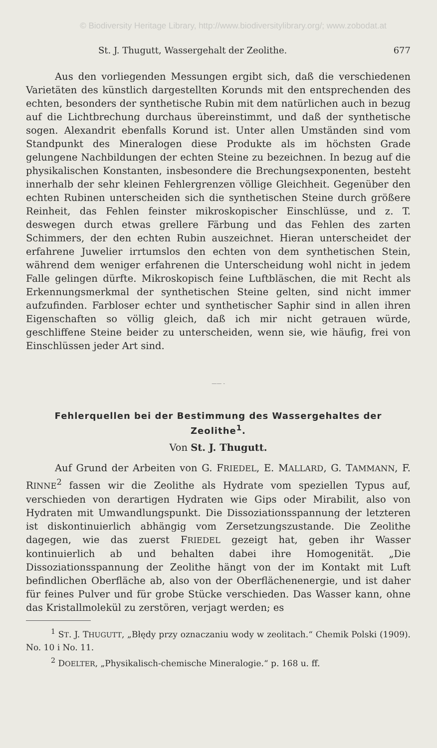© Biodiversity Heritage Library, http://www.biodiversitylibrary.org/; www.zobodat.at
St. J. Thugutt, Wassergehalt der Zeolithe. 677
Aus den vorliegenden Messungen ergibt sich, daß die verschiedenen Varietäten des künstlich dargestellten Korunds mit den entsprechenden des echten, besonders der synthetische Rubin mit dem natürlichen auch in bezug auf die Lichtbrechung durchaus übereinstimmt, und daß der synthetische sogen. Alexandrit ebenfalls Korund ist. Unter allen Umständen sind vom Standpunkt des Mineralogen diese Produkte als im höchsten Grade gelungene Nachbildungen der echten Steine zu bezeichnen. In bezug auf die physikalischen Konstanten, insbesondere die Brechungsexponenten, besteht innerhalb der sehr kleinen Fehlergrenzen völlige Gleichheit. Gegenüber den echten Rubinen unterscheiden sich die synthetischen Steine durch größere Reinheit, das Fehlen feinster mikroskopischer Einschlüsse, und z. T. deswegen durch etwas grellere Färbung und das Fehlen des zarten Schimmers, der den echten Rubin auszeichnet. Hieran unterscheidet der erfahrene Juwelier irrtumslos den echten von dem synthetischen Stein, während dem weniger erfahrenen die Unterscheidung wohl nicht in jedem Falle gelingen dürfte. Mikroskopisch feine Luftbläschen, die mit Recht als Erkennungsmerkmal der synthetischen Steine gelten, sind nicht immer aufzufinden. Farbloser echter und synthetischer Saphir sind in allen ihren Eigenschaften so völlig gleich, daß ich mir nicht getrauen würde, geschliffene Steine beider zu unterscheiden, wenn sie, wie häufig, frei von Einschlüssen jeder Art sind.
—— -
Fehlerquellen bei der Bestimmung des Wassergehaltes der Zeolithe<sup>1</sup>.
Von St. J. Thugutt.
Auf Grund der Arbeiten von G. FRIEDEL, E. MALLARD, G. TAMMANN, F. RINNE<sup>2</sup> fassen wir die Zeolithe als Hydrate vom speziellen Typus auf, verschieden von derartigen Hydraten wie Gips oder Mirabilit, also von Hydraten mit Umwandlungspunkt. Die Dissoziationsspannung der letzteren ist diskontinuierlich abhängig vom Zersetzungszustande. Die Zeolithe dagegen, wie das zuerst FRIEDEL gezeigt hat, geben ihr Wasser kontinuierlich ab und behalten dabei ihre Homogenität. „Die Dissoziationsspannung der Zeolithe hängt von der im Kontakt mit Luft befindlichen Oberfläche ab, also von der Oberflächenenergie, und ist daher für feines Pulver und für grobe Stücke verschieden. Das Wasser kann, ohne das Kristallmolekül zu zerstören, verjagt werden; es
<sup>1</sup> ST. J. THUGUTT, „Błędy przy oznaczaniu wody w zeolitach.“ Chemik Polski (1909). No. 10 i No. 11.
<sup>2</sup> DOELTER, „Physikalisch-chemische Mineralogie.“ p. 168 u. ff.